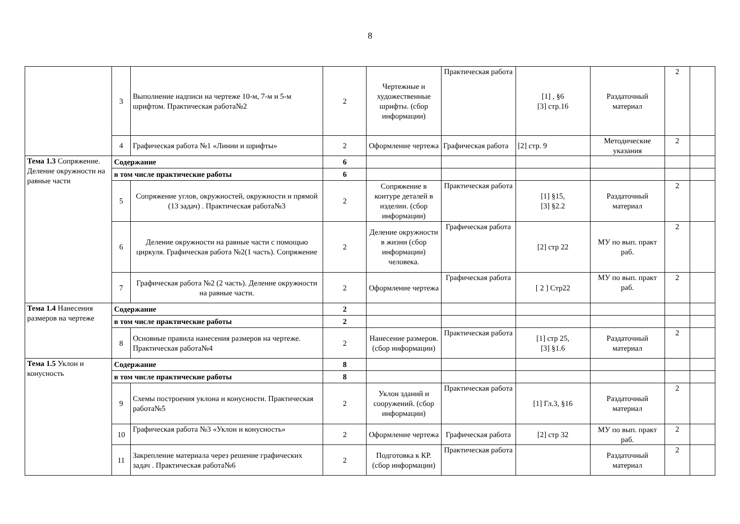8
| | 3 | Выполнение надписи на чертеже 10-м, 7-м и 5-м шрифтом. Практическая работа№2 | 2 | Чертежные и художественные шрифты. (сбор информации) | Практическая работа | [1] , §6 [3] стр.16 | Раздаточный материал | 2 | |
| | 4 | Графическая работа №1 «Линии и шрифты» | 2 | Оформление чертежа | Графическая работа | [2] стр. 9 | Методические указания | 2 | |
| Тема 1.3 Сопряжение. Деление окружности на равные части | Содержание | | 6 | | | | | | |
| | в том числе практические работы | | 6 | | | | | | |
| | 5 | Сопряжение углов, окружностей, окружности и прямой (13 задач) . Практическая работа№3 | 2 | Сопряжение в контуре деталей в изделии. (сбор информации) | Практическая работа | [1] §15, [3] §2.2 | Раздаточный материал | 2 | |
| | 6 | Деление окружности на равные части с помощью циркуля. Графическая работа №2(1 часть). Сопряжение | 2 | Деление окружности в жизни (сбор информации) человека. | Графическая работа | [2] стр 22 | МУ по вып. практ раб. | 2 | |
| | 7 | Графическая работа №2 (2 часть). Деление окружности на равные части. | 2 | Оформление чертежа | Графическая работа | [ 2 ] Стр22 | МУ по вып. практ раб. | 2 | |
| Тема 1.4 Нанесения размеров на чертеже | Содержание | | 2 | | | | | | |
| | в том числе практические работы | | 2 | | | | | | |
| | 8 | Основные правила нанесения размеров на чертеже. Практическая работа№4 | 2 | Нанесение размеров. (сбор информации) | Практическая работа | [1] стр 25, [3] §1.6 | Раздаточный материал | 2 | |
| Тема 1.5 Уклон и конусность | Содержание | | 8 | | | | | | |
| | в том числе практические работы | | 8 | | | | | | |
| | 9 | Схемы построения уклона и конусности. Практическая работа№5 | 2 | Уклон зданий и сооружений. (сбор информации) | Практическая работа | [1] Гл.3, §16 | Раздаточный материал | 2 | |
| | 10 | Графическая работа №3 «Уклон и конусность» | 2 | Оформление чертежа | Графическая работа | [2] стр 32 | МУ по вып. практ раб. | 2 | |
| | 11 | Закрепление материала через решение графических задач . Практическая работа№6 | 2 | Подготовка к КР. (сбор информации) | Практическая работа | | Раздаточный материал | 2 | |